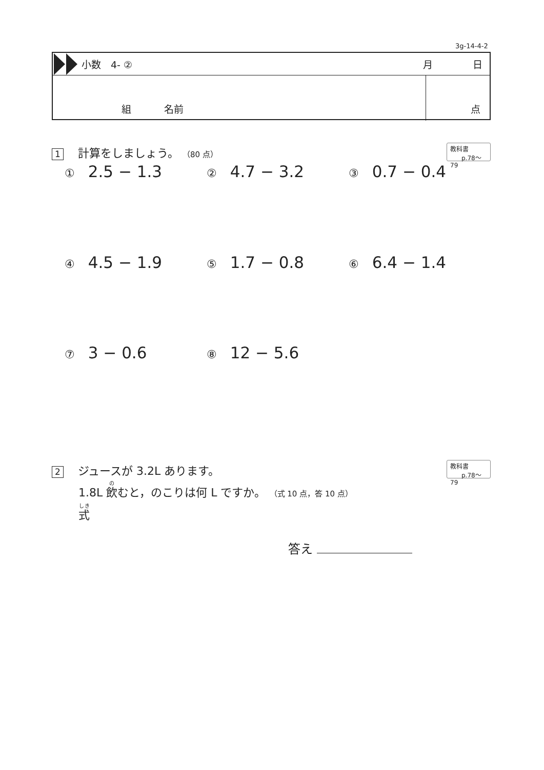3g-14-4-2
小数　4- ② 月 日
組 名前 点
1 計算をしましょう。 （80 点）
教科書
p.78〜79
① 2.5 − 1.3
② 4.7 − 3.2
③ 0.7 − 0.4
④ 4.5 − 1.9
⑤ 1.7 − 0.8
⑥ 6.4 − 1.4
⑦ 3 − 0.6
⑧ 12 − 5.6
2 ジュースが 3.2L あります。
1.8L 飲むと，のこりは何 L ですか。 （式 10 点，答 10 点）
式
教科書
p.78〜79
答え